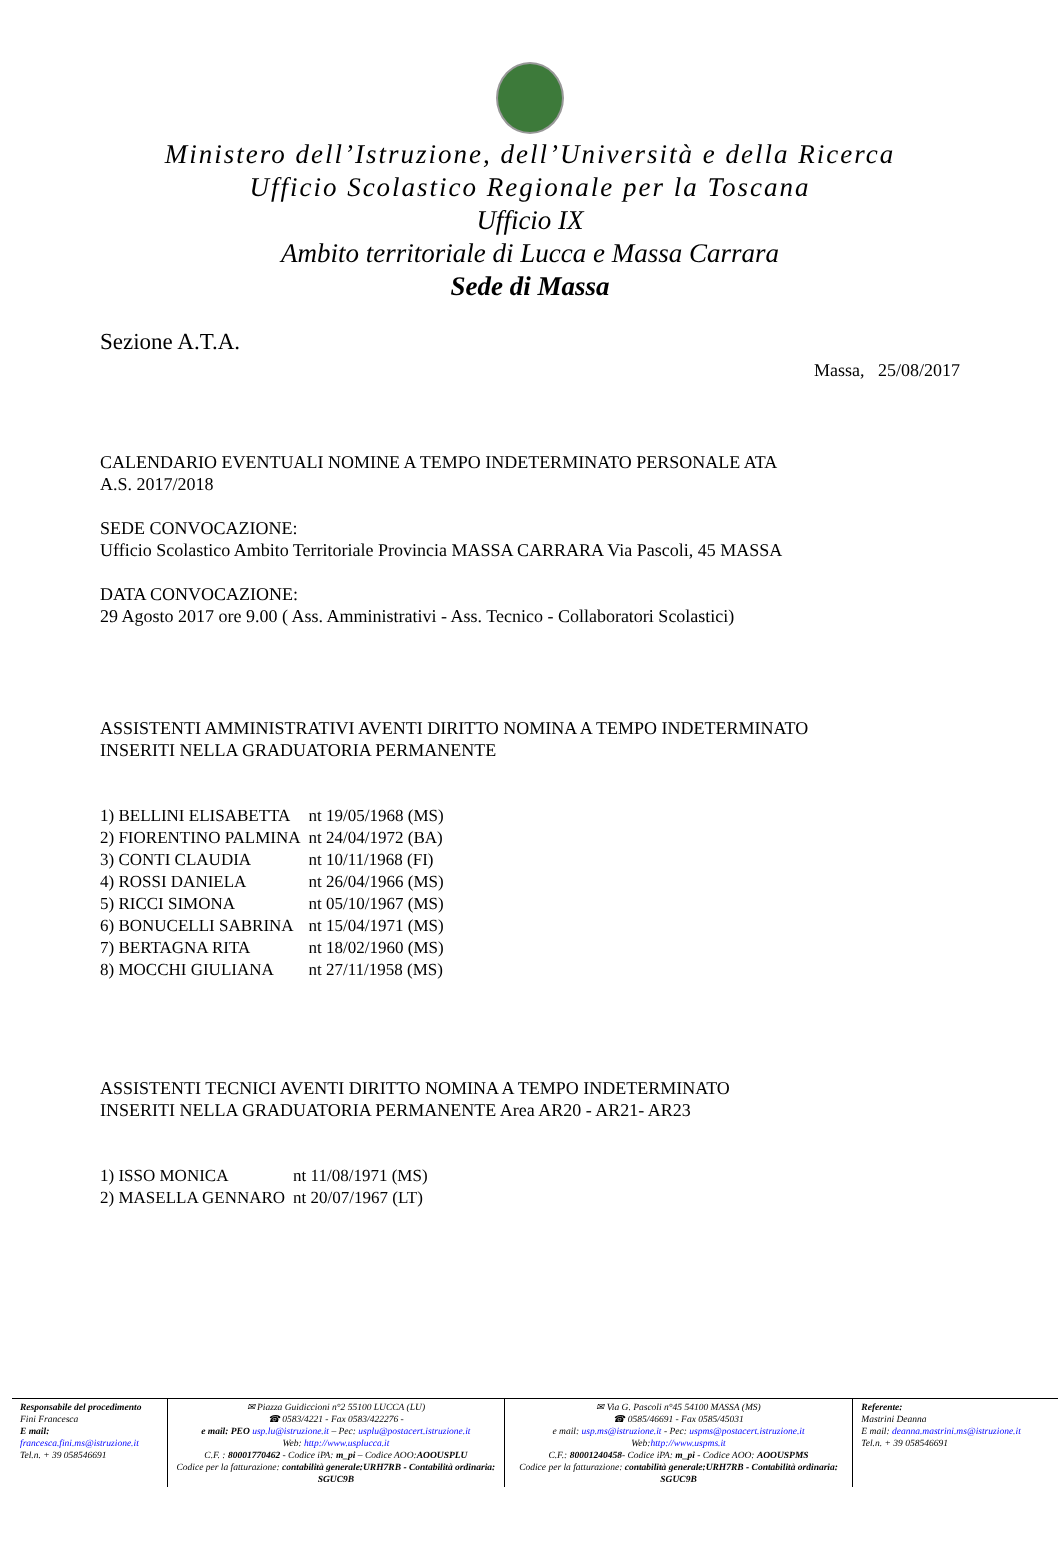Ministero dell’Istruzione, dell’Università e della Ricerca
Ufficio Scolastico Regionale per la Toscana
Ufficio IX
Ambito territoriale di Lucca e Massa Carrara
Sede di Massa
Sezione A.T.A.
Massa, 25/08/2017
CALENDARIO EVENTUALI NOMINE A TEMPO INDETERMINATO PERSONALE ATA
A.S. 2017/2018
SEDE CONVOCAZIONE:
Ufficio Scolastico Ambito Territoriale Provincia MASSA CARRARA Via Pascoli, 45 MASSA
DATA CONVOCAZIONE:
29 Agosto 2017 ore 9.00 ( Ass. Amministrativi - Ass. Tecnico - Collaboratori Scolastici)
ASSISTENTI AMMINISTRATIVI AVENTI DIRITTO NOMINA A TEMPO INDETERMINATO
INSERITI NELLA GRADUATORIA PERMANENTE
| 1) BELLINI ELISABETTA | nt 19/05/1968 (MS) |
| 2) FIORENTINO PALMINA | nt 24/04/1972 (BA) |
| 3) CONTI CLAUDIA | nt 10/11/1968 (FI) |
| 4) ROSSI DANIELA | nt 26/04/1966 (MS) |
| 5) RICCI SIMONA | nt 05/10/1967 (MS) |
| 6) BONUCELLI SABRINA | nt 15/04/1971 (MS) |
| 7) BERTAGNA RITA | nt 18/02/1960 (MS) |
| 8) MOCCHI GIULIANA | nt 27/11/1958 (MS) |
ASSISTENTI TECNICI AVENTI DIRITTO NOMINA A TEMPO INDETERMINATO
INSERITI NELLA GRADUATORIA PERMANENTE Area AR20 - AR21- AR23
| 1) ISSO MONICA | nt 11/08/1971 (MS) |
| 2) MASELLA GENNARO | nt 20/07/1967 (LT) |
Responsabile del procedimento
Fini Francesca
E mail:
francesca.fini.ms@istruzione.it
Tel.n. + 39 058546691
✉ Piazza Guidiccioni n°2 55100 LUCCA (LU)
☎ 0583/4221 - Fax 0583/422276 -
e mail: PEO usp.lu@istruzione.it – Pec: usplu@postacert.istruzione.it
Web: http://www.usplucca.it
C.F. : 80001770462 - Codice iPA: m_pi – Codice AOO:AOOUSPLU
Codice per la fatturazione: contabilità generale:URH7RB - Contabilità ordinaria: SGUC9B
✉ Via G. Pascoli n°45 54100 MASSA (MS)
☎ 0585/46691 - Fax 0585/45031
e mail: usp.ms@istruzione.it - Pec: uspms@postacert.istruzione.it
Web:http://www.uspms.it
C.F.: 80001240458- Codice iPA: m_pi - Codice AOO: AOOUSPMS
Codice per la fatturazione: contabilità generale:URH7RB - Contabilità ordinaria: SGUC9B
Referente:
Mastrini Deanna
E mail: deanna.mastrini.ms@istruzione.it
Tel.n. + 39 058546691